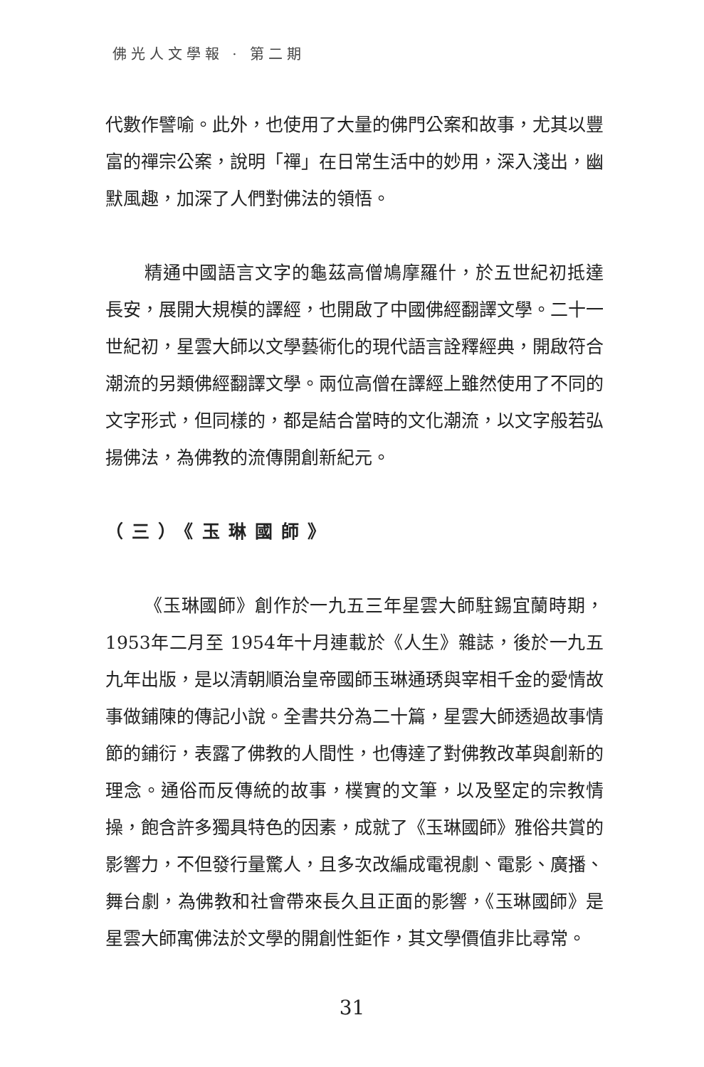佛光人文學報 · 第二期
代數作譬喻。此外，也使用了大量的佛門公案和故事，尤其以豐富的禪宗公案，說明「禪」在日常生活中的妙用，深入淺出，幽默風趣，加深了人們對佛法的領悟。
精通中國語言文字的龜茲高僧鳩摩羅什，於五世紀初抵達長安，展開大規模的譯經，也開啟了中國佛經翻譯文學。二十一世紀初，星雲大師以文學藝術化的現代語言詮釋經典，開啟符合潮流的另類佛經翻譯文學。兩位高僧在譯經上雖然使用了不同的文字形式，但同樣的，都是結合當時的文化潮流，以文字般若弘揚佛法，為佛教的流傳開創新紀元。
（三）《玉琳國師》
《玉琳國師》創作於一九五三年星雲大師駐錫宜蘭時期，1953年二月至 1954年十月連載於《人生》雜誌，後於一九五九年出版，是以清朝順治皇帝國師玉琳通琇與宰相千金的愛情故事做鋪陳的傳記小說。全書共分為二十篇，星雲大師透過故事情節的鋪衍，表露了佛教的人間性，也傳達了對佛教改革與創新的理念。通俗而反傳統的故事，樸實的文筆，以及堅定的宗教情操，飽含許多獨具特色的因素，成就了《玉琳國師》雅俗共賞的影響力，不但發行量驚人，且多次改編成電視劇、電影、廣播、舞台劇，為佛教和社會帶來長久且正面的影響，《玉琳國師》是星雲大師寓佛法於文學的開創性鉅作，其文學價值非比尋常。
31